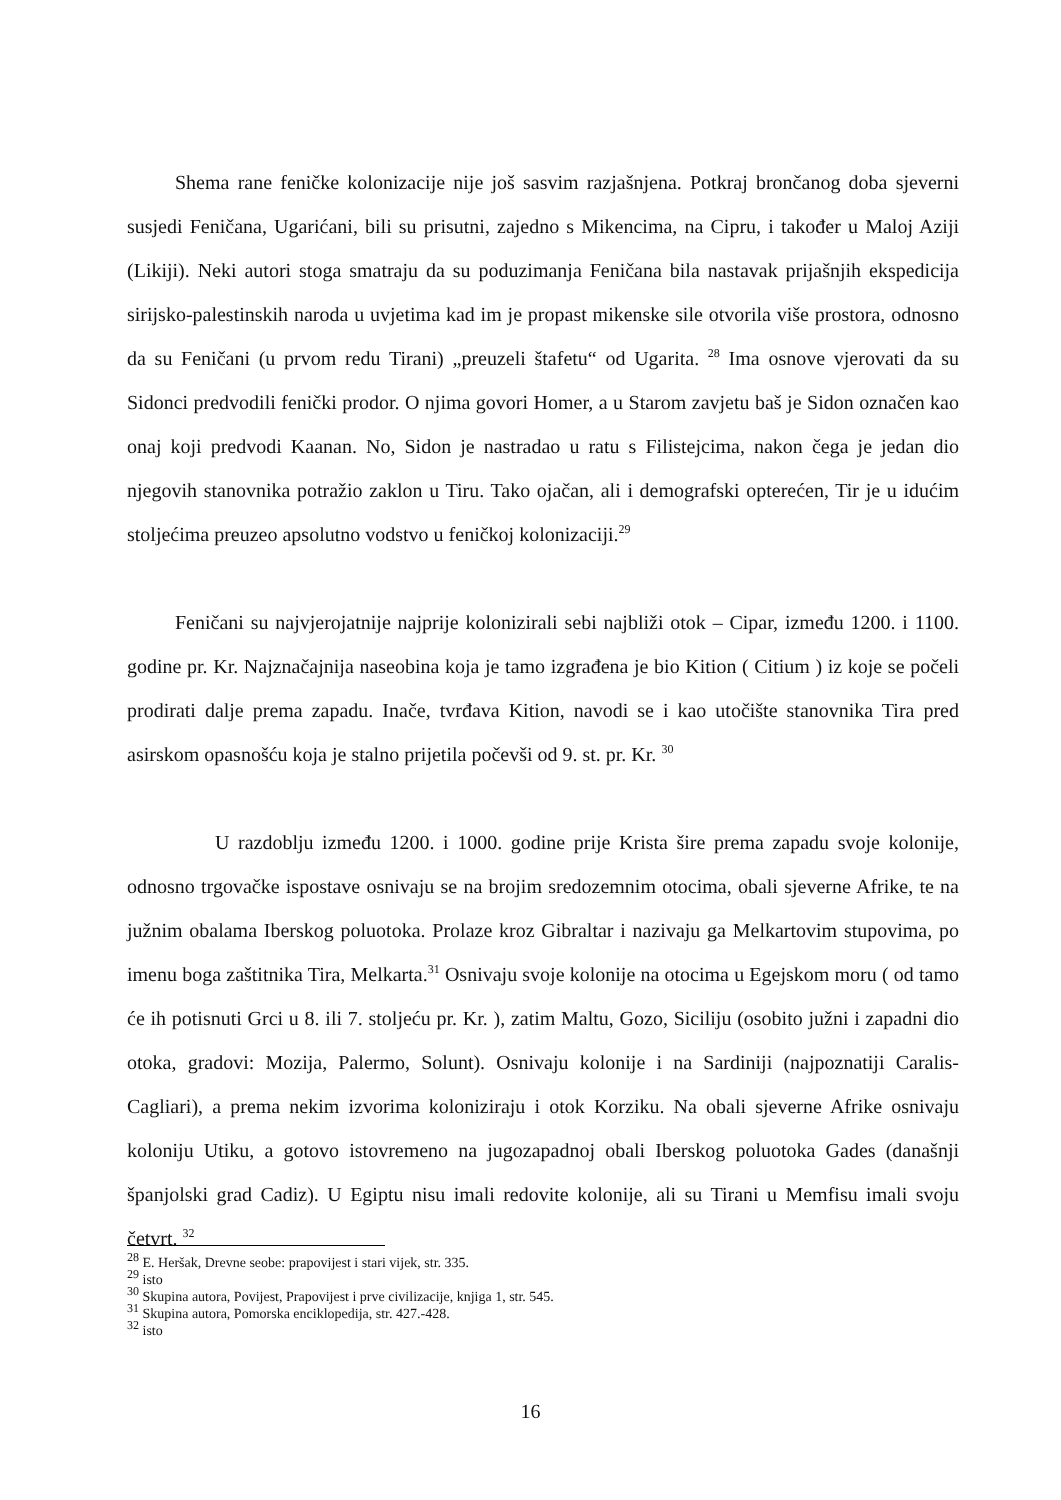Shema rane feničke kolonizacije nije još sasvim razjašnjena. Potkraj brončanog doba sjeverni susjedi Feničana, Ugarićani, bili su prisutni, zajedno s Mikencima, na Cipru, i također u Maloj Aziji (Likiji). Neki autori stoga smatraju da su poduzimanja Feničana bila nastavak prijašnjih ekspedicija sirijsko-palestinskih naroda u uvjetima kad im je propast mikenske sile otvorila više prostora, odnosno da su Feničani (u prvom redu Tirani) „preuzeli štafetu“ od Ugarita. <sup>28</sup> Ima osnove vjerovati da su Sidonci predvodili fenički prodor. O njima govori Homer, a u Starom zavjetu baš je Sidon označen kao onaj koji predvodi Kaanan. No, Sidon je nastradao u ratu s Filistejcima, nakon čega je jedan dio njegovih stanovnika potražio zaklon u Tiru. Tako ojačan, ali i demografski opterećen, Tir je u idućim stoljećima preuzeo apsolutno vodstvo u feničkoj kolonizaciji.<sup>29</sup>
Feničani su najvjerojatnije najprije kolonizirali sebi najbliži otok – Cipar, između 1200. i 1100. godine pr. Kr. Najznačajnija naseobina koja je tamo izgrađena je bio Kition ( Citium ) iz koje se počeli prodirati dalje prema zapadu. Inače, tvrđava Kition, navodi se i kao utočište stanovnika Tira pred asirskom opasnošću koja je stalno prijetila počevši od 9. st. pr. Kr. <sup>30</sup>
U razdoblju između 1200. i 1000. godine prije Krista šire prema zapadu svoje kolonije, odnosno trgovačke ispostave osnivaju se na brojim sredozemnim otocima, obali sjeverne Afrike, te na južnim obalama Iberskog poluotoka. Prolaze kroz Gibraltar i nazivaju ga Melkartovim stupovima, po imenu boga zaštitnika Tira, Melkarta.<sup>31</sup> Osnivaju svoje kolonije na otocima u Egejskom moru ( od tamo će ih potisnuti Grci u 8. ili 7. stoljeću pr. Kr. ), zatim Maltu, Gozo, Siciliju (osobito južni i zapadni dio otoka, gradovi: Mozija, Palermo, Solunt). Osnivaju kolonije i na Sardiniji (najpoznatiji Caralis-Cagliari), a prema nekim izvorima koloniziraju i otok Korziku. Na obali sjeverne Afrike osnivaju koloniju Utiku, a gotovo istovremeno na jugozapadnoj obali Iberskog poluotoka Gades (današnji španjolski grad Cadiz). U Egiptu nisu imali redovite kolonije, ali su Tirani u Memfisu imali svoju četvrt. <sup>32</sup>
<sup>28</sup> E. Heršak, Drevne seobe: prapovijest i stari vijek, str. 335.
<sup>29</sup> isto
<sup>30</sup> Skupina autora, Povijest, Prapovijest i prve civilizacije, knjiga 1, str. 545.
<sup>31</sup> Skupina autora, Pomorska enciklopedija, str. 427.-428.
<sup>32</sup> isto
16